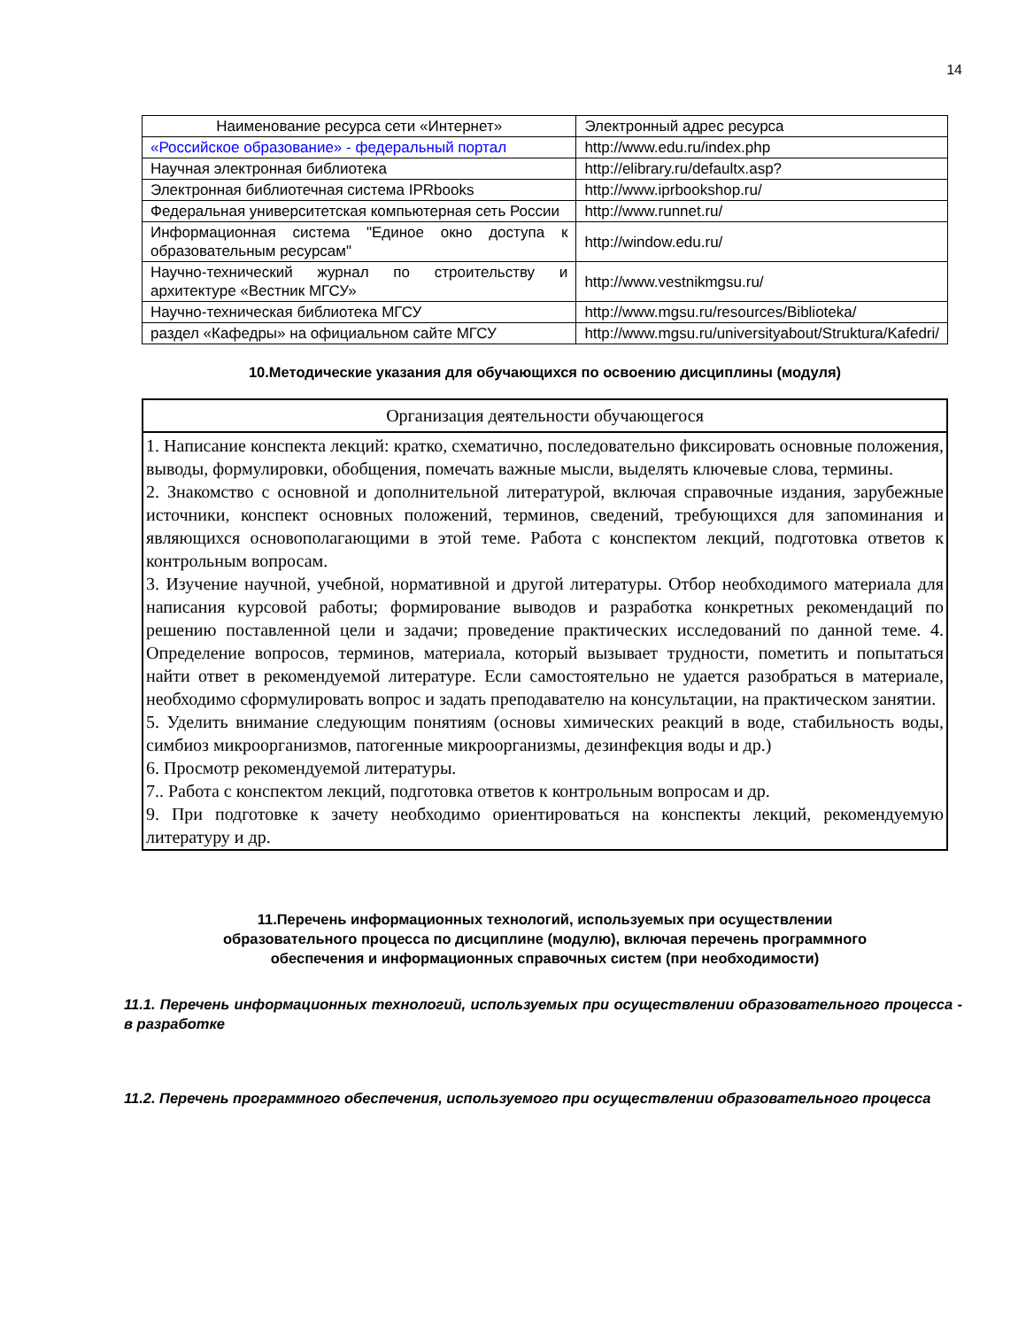14
| Наименование ресурса сети «Интернет» | Электронный адрес ресурса |
| «Российское образование» - федеральный портал | http://www.edu.ru/index.php |
| Научная электронная библиотека | http://elibrary.ru/defaultx.asp? |
| Электронная библиотечная система IPRbooks | http://www.iprbookshop.ru/ |
| Федеральная университетская компьютерная сеть России | http://www.runnet.ru/ |
| Информационная система "Единое окно доступа к образовательным ресурсам" | http://window.edu.ru/ |
| Научно-технический журнал по строительству и архитектуре «Вестник МГСУ» | http://www.vestnikmgsu.ru/ |
| Научно-техническая библиотека МГСУ | http://www.mgsu.ru/resources/Biblioteka/ |
| раздел «Кафедры» на официальном сайте МГСУ | http://www.mgsu.ru/universityabout/Struktura/Kafedri/ |
10.Методические указания для обучающихся по освоению дисциплины (модуля)
| Организация деятельности обучающегося |
| --- |
| 1. Написание конспекта лекций: кратко, схематично, последовательно фиксировать основные положения, выводы, формулировки, обобщения, помечать важные мысли, выделять ключевые слова, термины. 2. Знакомство с основной и дополнительной литературой, включая справочные издания, зарубежные источники, конспект основных положений, терминов, сведений, требующихся для запоминания и являющихся основополагающими в этой теме. Работа с конспектом лекций, подготовка ответов к контрольным вопросам. 3. Изучение научной, учебной, нормативной и другой литературы. Отбор необходимого материала для написания курсовой работы; формирование выводов и разработка конкретных рекомендаций по решению поставленной цели и задачи; проведение практических исследований по данной теме. 4. Определение вопросов, терминов, материала, который вызывает трудности, пометить и попытаться найти ответ в рекомендуемой литературе. Если самостоятельно не удается разобраться в материале, необходимо сформулировать вопрос и задать преподавателю на консультации, на практическом занятии. 5. Уделить внимание следующим понятиям (основы химических реакций в воде, стабильность воды, симбиоз микроорганизмов, патогенные микроорганизмы, дезинфекция воды и др.) 6. Просмотр рекомендуемой литературы. 7.. Работа с конспектом лекций, подготовка ответов к контрольным вопросам и др. 9. При подготовке к зачету необходимо ориентироваться на конспекты лекций, рекомендуемую литературу и др. |
11.Перечень информационных технологий, используемых при осуществлении
образовательного процесса по дисциплине (модулю), включая перечень программного
обеспечения и информационных справочных систем (при необходимости)
11.1. Перечень информационных технологий, используемых при осуществлении образовательного процесса - в разработке
11.2. Перечень программного обеспечения, используемого при осуществлении образовательного процесса